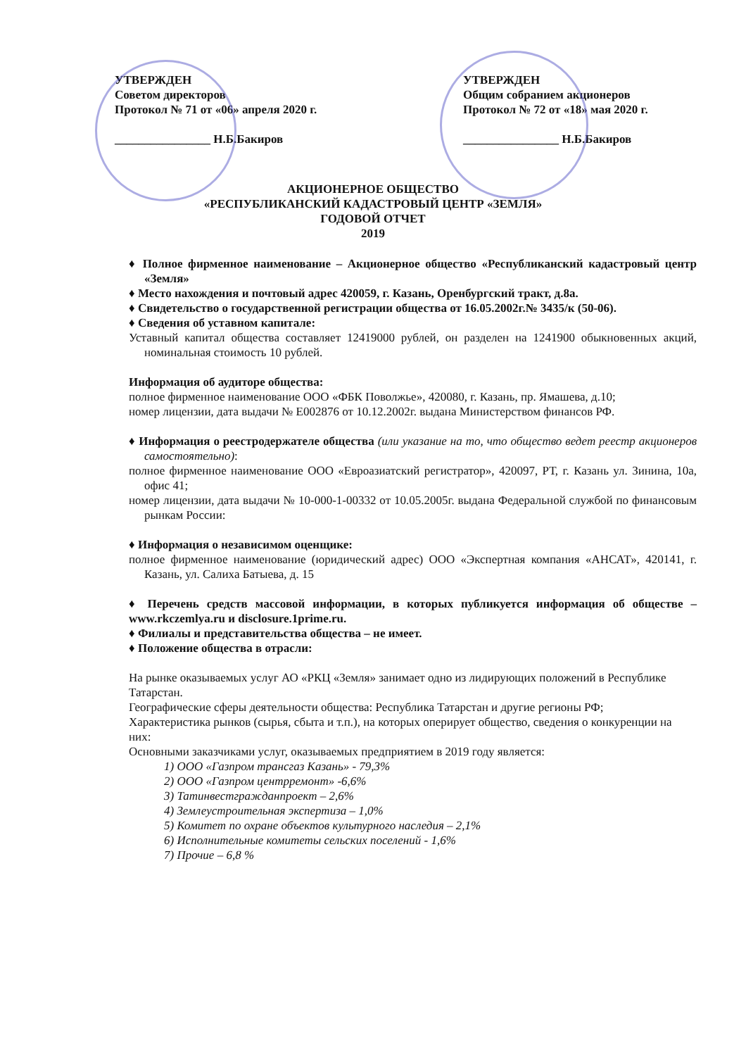УТВЕРЖДЕН
Советом директоров
Протокол № 71 от «06» апреля 2020 г.
________________ Н.Б.Бакиров
УТВЕРЖДЕН
Общим собранием акционеров
Протокол № 72 от «18» мая 2020 г.
________________ Н.Б.Бакиров
АКЦИОНЕРНОЕ ОБЩЕСТВО
«РЕСПУБЛИКАНСКИЙ КАДАСТРОВЫЙ ЦЕНТР «ЗЕМЛЯ»
ГОДОВОЙ ОТЧЕТ
2019
♦ Полное фирменное наименование – Акционерное общество «Республиканский кадастровый центр «Земля»
♦ Место нахождения и почтовый адрес 420059, г. Казань, Оренбургский тракт, д.8а.
♦ Свидетельство о государственной регистрации общества от 16.05.2002г.№ 3435/к (50-06).
♦ Сведения об уставном капитале:
Уставный капитал общества составляет 12419000 рублей, он разделен на 1241900 обыкновенных акций, номинальная стоимость 10 рублей.
Информация об аудиторе общества:
полное фирменное наименование ООО «ФБК Поволжье», 420080, г. Казань, пр. Ямашева, д.10;
номер лицензии, дата выдачи № Е002876 от 10.12.2002г. выдана Министерством финансов РФ.
♦ Информация о реестродержателе общества (или указание на то, что общество ведет реестр акционеров самостоятельно):
полное фирменное наименование ООО «Евроазиатский регистратор», 420097, РТ, г. Казань ул. Зинина, 10а, офис 41;
номер лицензии, дата выдачи № 10-000-1-00332 от 10.05.2005г. выдана Федеральной службой по финансовым рынкам России:
♦ Информация о независимом оценщике:
полное фирменное наименование (юридический адрес) ООО «Экспертная компания «АНСАТ», 420141, г. Казань, ул. Салиха Батыева, д. 15
♦ Перечень средств массовой информации, в которых публикуется информация об обществе – www.rkczemlya.ru и disclosure.1prime.ru.
♦ Филиалы и представительства общества – не имеет.
♦ Положение общества в отрасли:
На рынке оказываемых услуг АО «РКЦ «Земля» занимает одно из лидирующих положений в Республике Татарстан.
Географические сферы деятельности общества: Республика Татарстан и другие регионы РФ;
Характеристика рынков (сырья, сбыта и т.п.), на которых оперирует общество, сведения о конкуренции на них:
Основными заказчиками услуг, оказываемых предприятием в 2019 году является:
1) ООО «Газпром трансгаз Казань» - 79,3%
2) ООО «Газпром центрремонт» -6,6%
3) Татинвестгражданпроект – 2,6%
4) Землеустроительная экспертиза – 1,0%
5) Комитет по охране объектов культурного наследия – 2,1%
6) Исполнительные комитеты сельских поселений - 1,6%
7) Прочие – 6,8 %